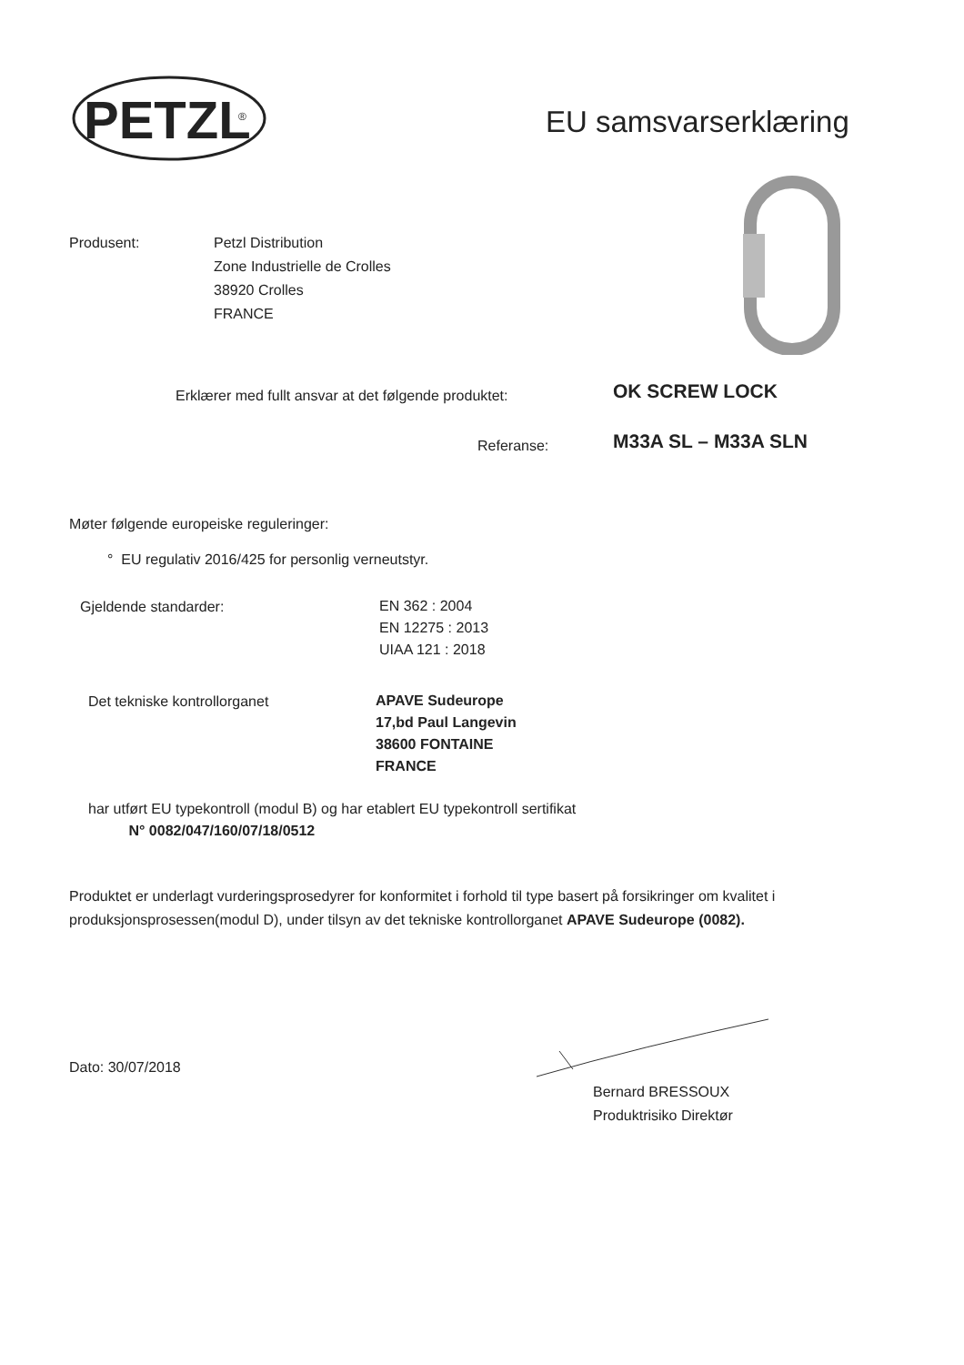PETZL
®
EU samsvarserklæring
Produsent:
Petzl Distribution
Zone Industrielle de Crolles
38920 Crolles
FRANCE
Erklærer med fullt ansvar at det følgende produktet:
OK SCREW LOCK
Referanse: M33A SL – M33A SLN
Møter følgende europeiske reguleringer:
° EU regulativ 2016/425 for personlig verneutstyr.
Gjeldende standarder:
EN 362 : 2004
EN 12275 : 2013
UIAA 121 : 2018
Det tekniske kontrollorganet
APAVE Sudeurope
17,bd Paul Langevin
38600 FONTAINE
FRANCE
har utført EU typekontroll (modul B) og har etablert EU typekontroll sertifikat
N° 0082/047/160/07/18/0512
Produktet er underlagt vurderingsprosedyrer for konformitet i forhold til type basert på forsikringer om kvalitet i produksjonsprosessen(modul D), under tilsyn av det tekniske kontrollorganet APAVE Sudeurope (0082).
Dato: 30/07/2018
Bernard BRESSOUX
Produktrisiko Direktør